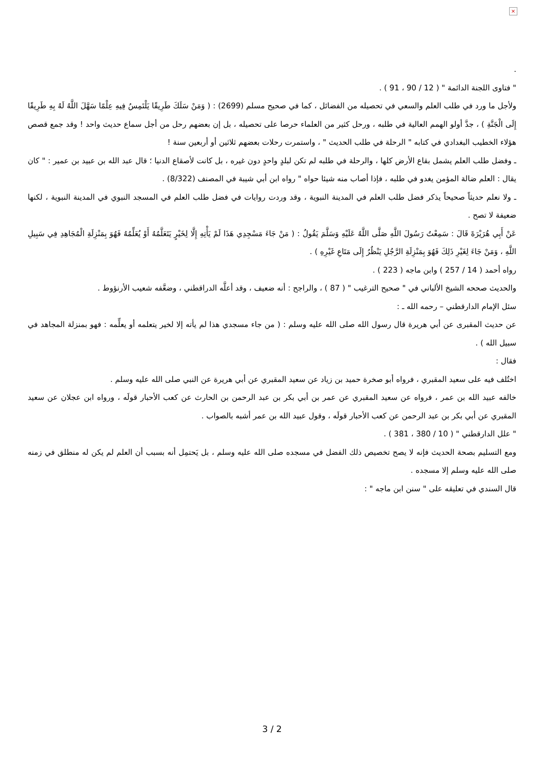×
.
" فتاوى اللجنة الدائمة " ( 12 / 90 ، 91 ) .
ولأجل ما ورد في طلب العلم والسعي في تحصيله من الفضائل ، كما في صحيح مسلم (2699) : ( وَمَنْ سَلَكَ طَرِيقًا يَلْتَمِسُ فِيهِ عِلْمًا سَهَّلَ اللَّهُ لَهُ بِهِ طَرِيقًا إِلَى الْجَنَّةِ ) ، جدَّ أولو الهمم العالية في طلبه ، ورحل كثير من العلماء حرصا على تحصيله ، بل إن بعضهم رحل من أجل سماع حديث واحد ! وقد جمع قصص هؤلاء الخطيب البغدادي في كتابه " الرحلة في طلب الحديث " ، واستمرت رحلات بعضهم ثلاثين أو أربعين سنة !
ـ وفضل طلب العلم يشمل بقاع الأرض كلها ، والرحلة في طلبه لم تكن لبلدٍ واحدٍ دون غيره ، بل كانت لأصقاع الدنيا ؛ قال عبد الله بن عبيد بن عمير : " كان يقال : العلم ضالة المؤمن يغدو في طلبه ، فإذا أصاب منه شيئا حواه " رواه ابن أبي شيبة في المصنف (8/322) .
ـ ولا نعلم حديثاً صحيحاً يذكر فضل طلب العلم في المدينة النبوية ، وقد وردت روايات في فضل طلب العلم في المسجد النبوي في المدينة النبوية ، لكنها ضعيفة لا تصح .
عَنْ أَبِي هُرَيْرَةَ قَالَ : سَمِعْتُ رَسُولَ اللَّهِ صَلَّى اللَّهُ عَلَيْهِ وَسَلَّمَ يَقُولُ : ( مَنْ جَاءَ مَسْجِدِي هَذَا لَمْ يَأْتِهِ إِلَّا لِخَيْرٍ يَتَعَلَّمُهُ أَوْ يُعَلِّمُهُ فَهُوَ بِمَنْزِلَةِ الْمُجَاهِدِ فِي سَبِيلِ اللَّهِ ، وَمَنْ جَاءَ لِغَيْرِ ذَلِكَ فَهُوَ بِمَنْزِلَةِ الرَّجُلِ يَنْظُرُ إِلَى مَتَاعِ غَيْرِهِ ) .
رواه أحمد ( 14 / 257 ) وابن ماجه ( 223 ) .
والحديث صححه الشيخ الألباني في " صحيح الترغيب " ( 87 ) ، والراجح : أنه ضعيف ، وقد أعلَّه الدراقطني ، وضعَّفه شعيب الأرنؤوط .
سئل الإمام الدارقطني – رحمه الله ـ :
عن حديث المقبرى عن أبي هريرة قال رسول الله صلى الله عليه وسلم : ( من جاء مسجدي هذا لم يأته إلا لخير يتعلمه أو يعلِّمه : فهو بمنزلة المجاهد في سبيل الله ) .
فقال :
اختُلف فيه على سعيد المقبري ، فرواه أبو صخرة حميد بن زياد عن سعيد المقبري عن أبي هريرة عن النبي صلى الله عليه وسلم .
خالفه عبيد الله بن عمر ، فرواه عن سعيد المقبري عن عمر بن أبي بكر بن عبد الرحمن بن الحارث عن كعب الأحبار قولَه ، ورواه ابن عجلان عن سعيد المقبري عن أبي بكر بن عبد الرحمن عن كعب الأحبار قولَه ، وقول عبيد الله بن عمر أشبه بالصواب .
" علل الدارقطني " ( 10 / 380 ، 381 ) .
ومع التسليم بصحة الحديث فإنه لا يصح تخصيص ذلك الفضل في مسجده صلى الله عليه وسلم ، بل يَحتمِل أنه بسبب أن العلم لم يكن له منطلق في زمنه صلى الله عليه وسلم إلا مسجده .
قال السندي في تعليقه على " سنن ابن ماجه " :
3 / 2